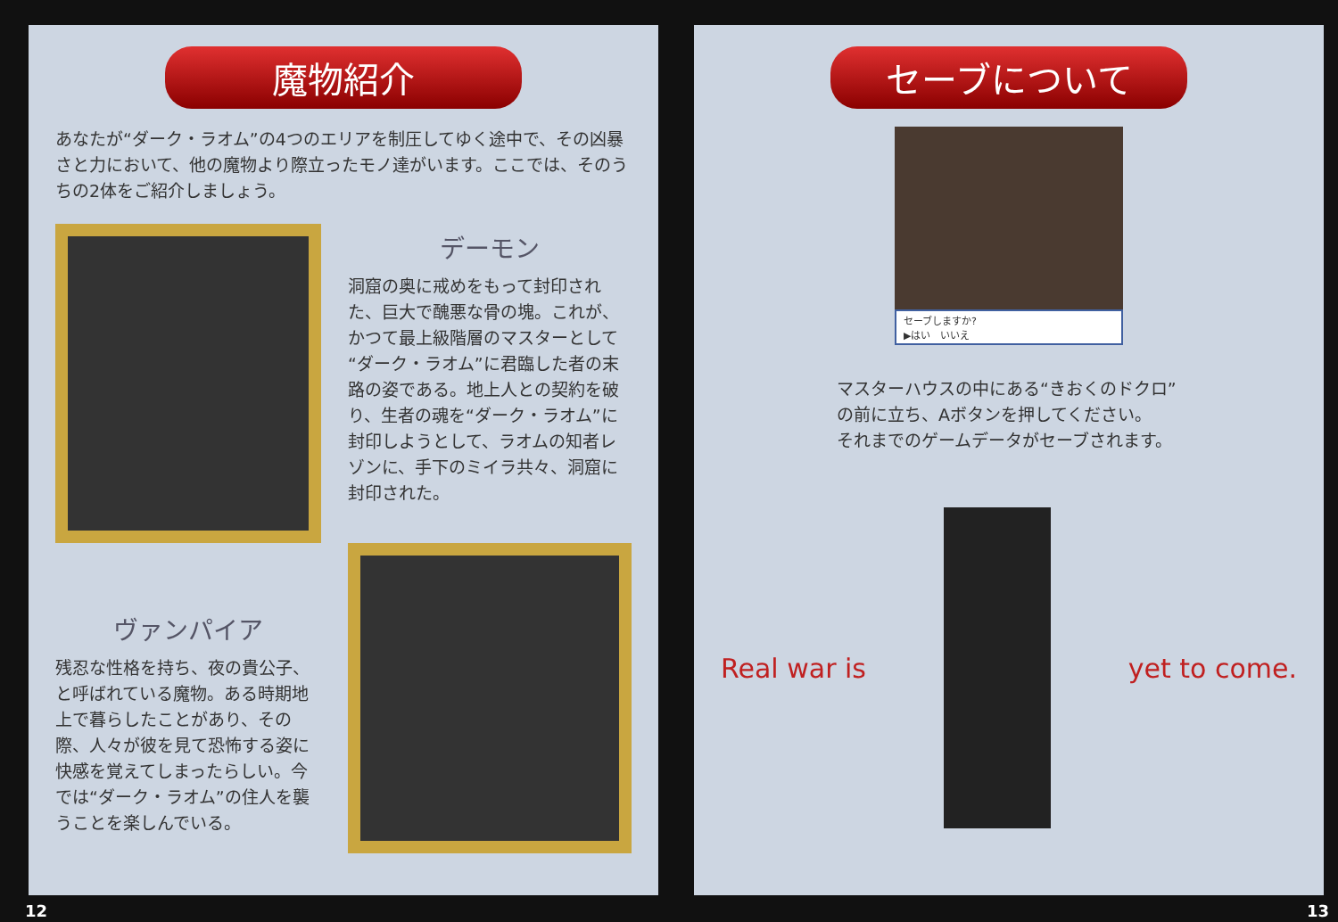魔物紹介
あなたが“ダーク・ラオム”の4つのエリアを制圧してゆく途中で、その凶暴さと力において、他の魔物より際立ったモノ達がいます。ここでは、そのうちの2体をご紹介しましょう。
デーモン
洞窟の奥に戒めをもって封印された、巨大で醜悪な骨の塊。これが、かつて最上級階層のマスターとして“ダーク・ラオム”に君臨した者の末路の姿である。地上人との契約を破り、生者の魂を“ダーク・ラオム”に封印しようとして、ラオムの知者レゾンに、手下のミイラ共々、洞窟に封印された。
ヴァンパイア
残忍な性格を持ち、夜の貴公子、と呼ばれている魔物。ある時期地上で暮らしたことがあり、その際、人々が彼を見て恐怖する姿に快感を覚えてしまったらしい。今では“ダーク・ラオム”の住人を襲うことを楽しんでいる。
12
セーブについて
セーブしますか?
▶はい　いいえ
マスターハウスの中にある“きおくのドクロ”
の前に立ち、Aボタンを押してください。
それまでのゲームデータがセーブされます。
Real war is yet to come.
13